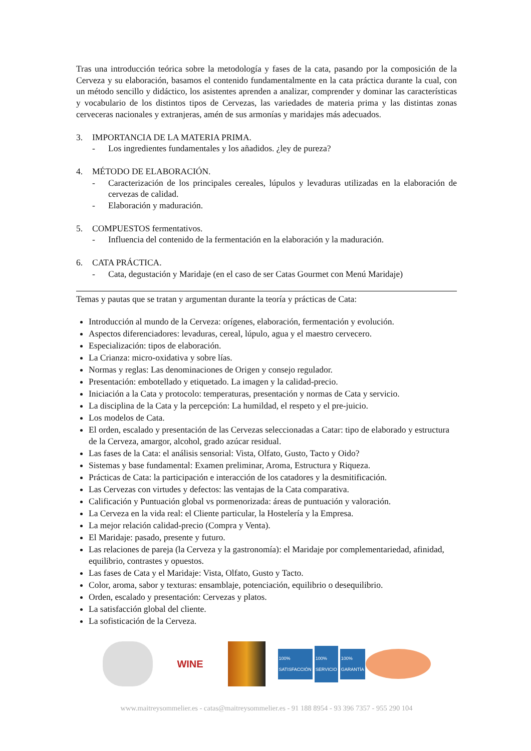Tras una introducción teórica sobre la metodología y fases de la cata, pasando por la composición de la Cerveza y su elaboración, basamos el contenido fundamentalmente en la cata práctica durante la cual, con un método sencillo y didáctico, los asistentes aprenden a analizar, comprender y dominar las características y vocabulario de los distintos tipos de Cervezas, las variedades de materia prima y las distintas zonas cerveceras nacionales y extranjeras, amén de sus armonías y maridajes más adecuados.
3. IMPORTANCIA DE LA MATERIA PRIMA.
- Los ingredientes fundamentales y los añadidos. ¿ley de pureza?
4. MÉTODO DE ELABORACIÓN.
- Caracterización de los principales cereales, lúpulos y levaduras utilizadas en la elaboración de cervezas de calidad.
- Elaboración y maduración.
5. COMPUESTOS fermentativos.
- Influencia del contenido de la fermentación en la elaboración y la maduración.
6. CATA PRÁCTICA.
- Cata, degustación y Maridaje (en el caso de ser Catas Gourmet con Menú Maridaje)
Temas y pautas que se tratan y argumentan durante la teoría y prácticas de Cata:
Introducción al mundo de la Cerveza: orígenes, elaboración, fermentación y evolución.
Aspectos diferenciadores: levaduras, cereal, lúpulo, agua y el maestro cervecero.
Especialización: tipos de elaboración.
La Crianza: micro-oxidativa y sobre lías.
Normas y reglas: Las denominaciones de Origen y consejo regulador.
Presentación: embotellado y etiquetado. La imagen y la calidad-precio.
Iniciación a la Cata y protocolo: temperaturas, presentación y normas de Cata y servicio.
La disciplina de la Cata y la percepción: La humildad, el respeto y el pre-juicio.
Los modelos de Cata.
El orden, escalado y presentación de las Cervezas seleccionadas a Catar: tipo de elaborado y estructura de la Cerveza, amargor, alcohol, grado azúcar residual.
Las fases de la Cata: el análisis sensorial: Vista, Olfato, Gusto, Tacto y Oido?
Sistemas y base fundamental: Examen preliminar, Aroma, Estructura y Riqueza.
Prácticas de Cata: la participación e interacción de los catadores y la desmitificación.
Las Cervezas con virtudes y defectos: las ventajas de la Cata comparativa.
Calificación y Puntuación global vs pormenorizada: áreas de puntuación y valoración.
La Cerveza en la vida real: el Cliente particular, la Hostelería y la Empresa.
La mejor relación calidad-precio (Compra y Venta).
El Maridaje: pasado, presente y futuro.
Las relaciones de pareja (la Cerveza y la gastronomía): el Maridaje por complementariedad, afinidad, equilibrio, contrastes y opuestos.
Las fases de Cata y el Maridaje: Vista, Olfato, Gusto y Tacto.
Color, aroma, sabor y texturas: ensamblaje, potenciación, equilibrio o desequilibrio.
Orden, escalado y presentación: Cervezas y platos.
La satisfacción global del cliente.
La sofisticación de la Cerveza.
WINE
100% SATISFACCIÓN
100% SERVICIO
100% GARANTÍA
www.maitreysommelier.es - catas@maitreysommelier.es - 91 188 8954 - 93 396 7357 - 955 290 104